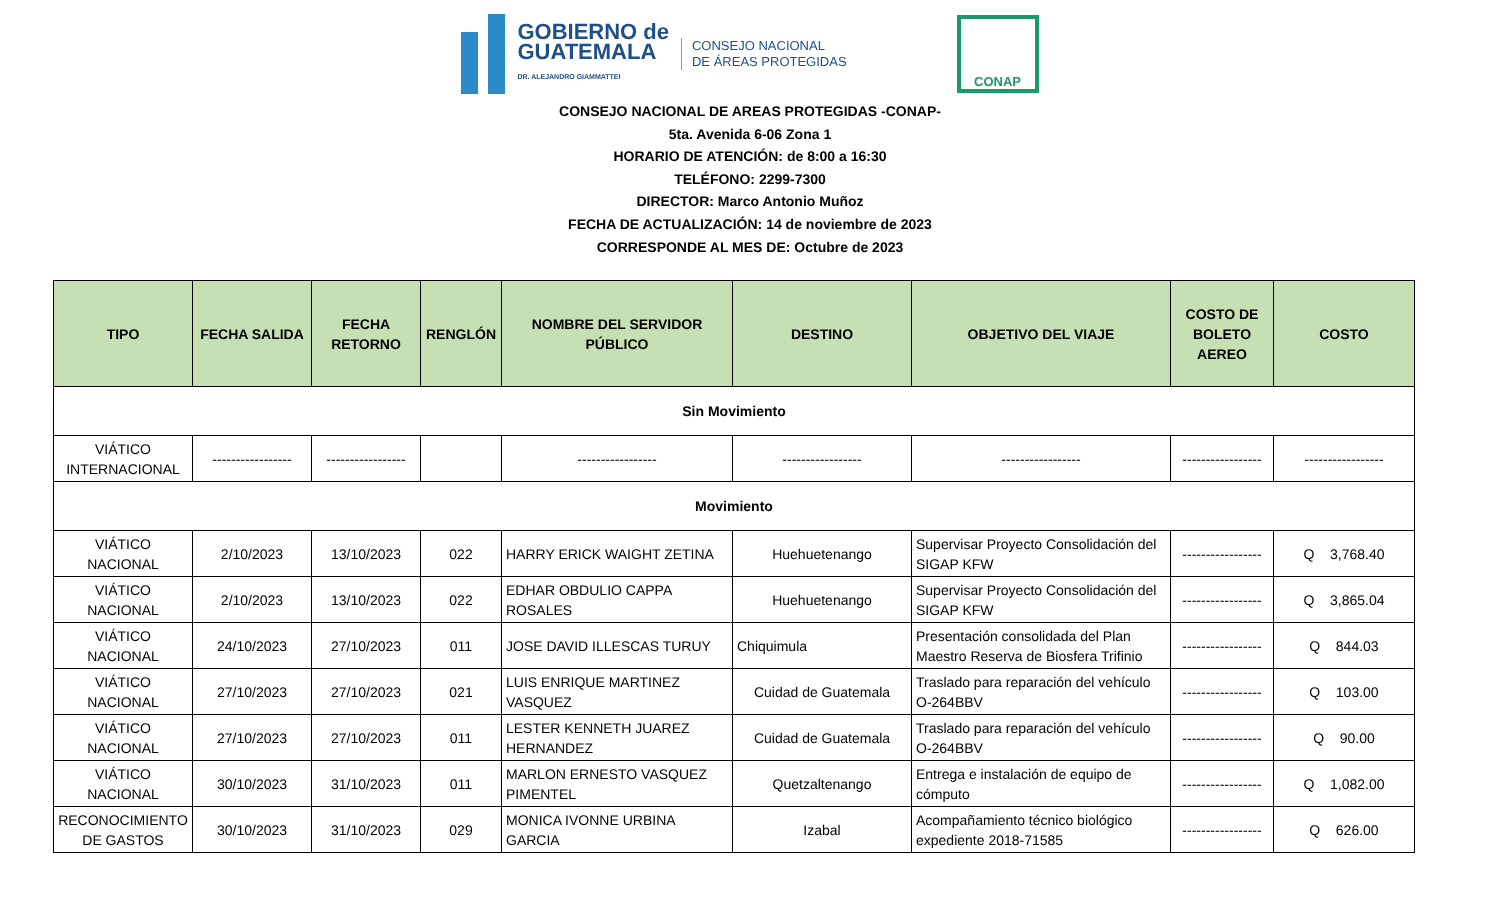GOBIERNO de
GUATEMALA
DR. ALEJANDRO GIAMMATTEI
CONSEJO NACIONAL
DE ÁREAS PROTEGIDAS
CONAP
CONSEJO NACIONAL DE AREAS PROTEGIDAS -CONAP-
5ta. Avenida 6-06 Zona 1
HORARIO DE ATENCIÓN: de 8:00 a 16:30
TELÉFONO: 2299-7300
DIRECTOR: Marco Antonio Muñoz
FECHA DE ACTUALIZACIÓN: 14 de noviembre de 2023
CORRESPONDE AL MES DE: Octubre de 2023
| TIPO | FECHA SALIDA | FECHA RETORNO | RENGLÓN | NOMBRE DEL SERVIDOR PÚBLICO | DESTINO | OBJETIVO DEL VIAJE | COSTO DE BOLETO AEREO | COSTO |
| --- | --- | --- | --- | --- | --- | --- | --- | --- |
| Sin Movimiento | | | | | | | | |
| VIÁTICO INTERNACIONAL | ----------------- | ----------------- | | ----------------- | ----------------- | ----------------- | ----------------- | ----------------- |
| Movimiento | | | | | | | | |
| VIÁTICO NACIONAL | 2/10/2023 | 13/10/2023 | 022 | HARRY ERICK WAIGHT ZETINA | Huehuetenango | Supervisar Proyecto Consolidación del SIGAP KFW | ----------------- | Q 3,768.40 |
| VIÁTICO NACIONAL | 2/10/2023 | 13/10/2023 | 022 | EDHAR OBDULIO CAPPA ROSALES | Huehuetenango | Supervisar Proyecto Consolidación del SIGAP KFW | ----------------- | Q 3,865.04 |
| VIÁTICO NACIONAL | 24/10/2023 | 27/10/2023 | 011 | JOSE DAVID ILLESCAS TURUY | Chiquimula | Presentación consolidada del Plan Maestro Reserva de Biosfera Trifinio | ----------------- | Q 844.03 |
| VIÁTICO NACIONAL | 27/10/2023 | 27/10/2023 | 021 | LUIS ENRIQUE MARTINEZ VASQUEZ | Cuidad de Guatemala | Traslado para reparación del vehículo O-264BBV | ----------------- | Q 103.00 |
| VIÁTICO NACIONAL | 27/10/2023 | 27/10/2023 | 011 | LESTER KENNETH JUAREZ HERNANDEZ | Cuidad de Guatemala | Traslado para reparación del vehículo O-264BBV | ----------------- | Q 90.00 |
| VIÁTICO NACIONAL | 30/10/2023 | 31/10/2023 | 011 | MARLON ERNESTO VASQUEZ PIMENTEL | Quetzaltenango | Entrega e instalación de equipo de cómputo | ----------------- | Q 1,082.00 |
| RECONOCIMIENTO DE GASTOS | 30/10/2023 | 31/10/2023 | 029 | MONICA IVONNE URBINA GARCIA | Izabal | Acompañamiento técnico biológico expediente 2018-71585 | ----------------- | Q 626.00 |